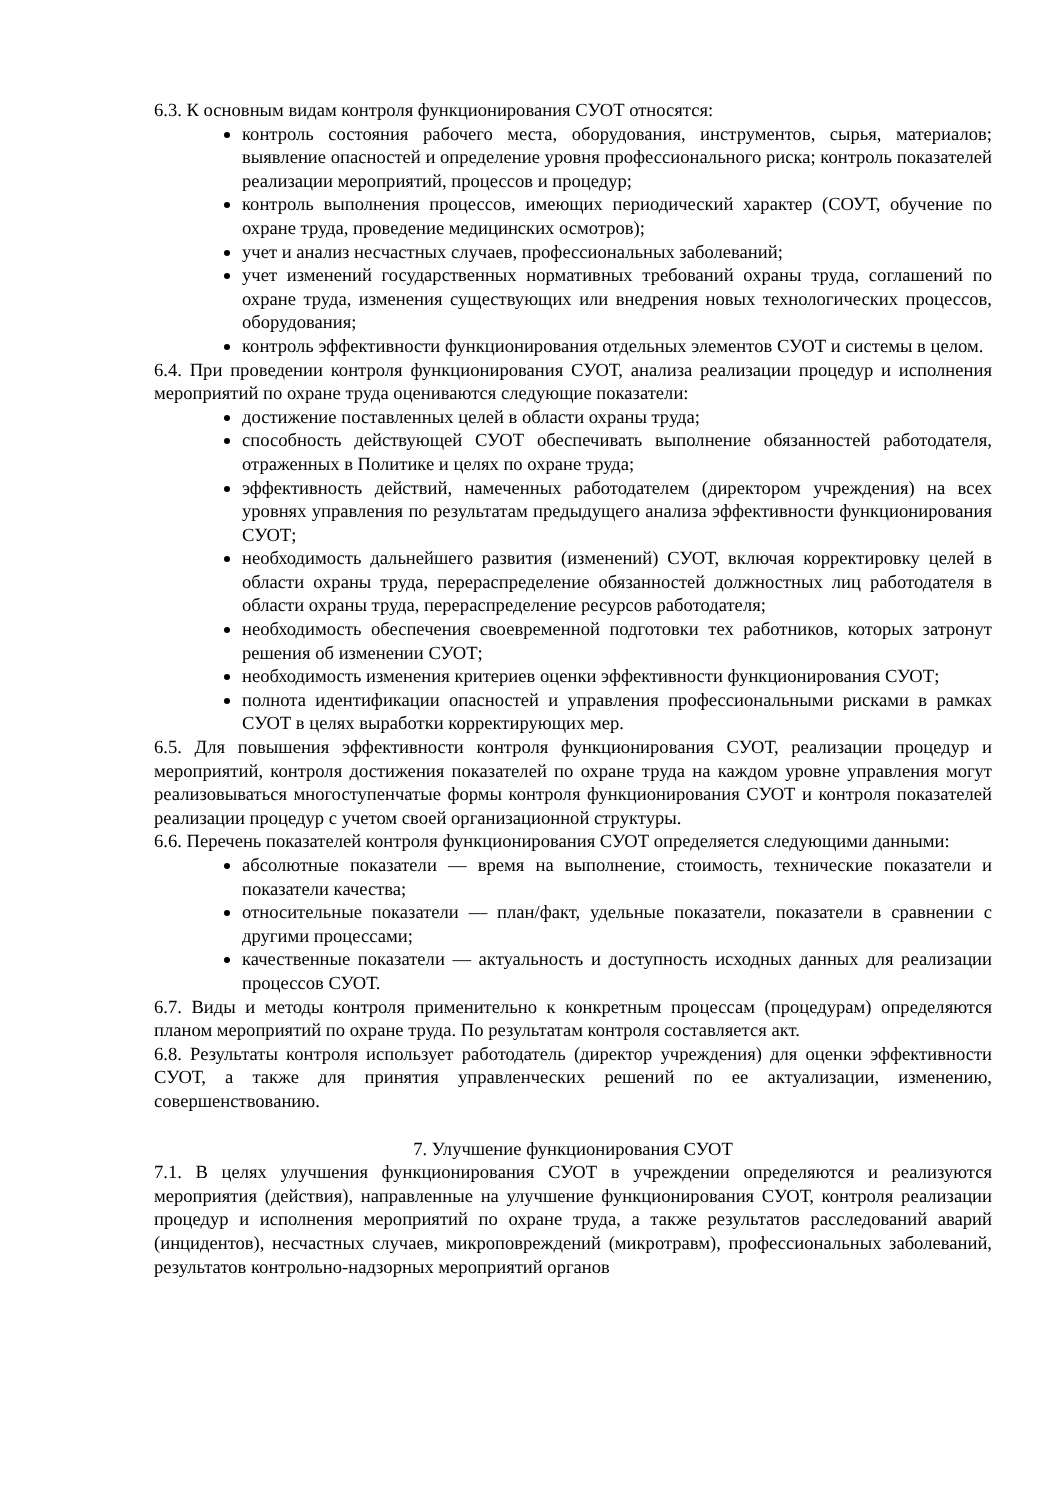6.3. К основным видам контроля функционирования СУОТ относятся:
контроль состояния рабочего места, оборудования, инструментов, сырья, материалов; выявление опасностей и определение уровня профессионального риска; контроль показателей реализации мероприятий, процессов и процедур;
контроль выполнения процессов, имеющих периодический характер (СОУТ, обучение по охране труда, проведение медицинских осмотров);
учет и анализ несчастных случаев, профессиональных заболеваний;
учет изменений государственных нормативных требований охраны труда, соглашений по охране труда, изменения существующих или внедрения новых технологических процессов, оборудования;
контроль эффективности функционирования отдельных элементов СУОТ и системы в целом.
6.4. При проведении контроля функционирования СУОТ, анализа реализации процедур и исполнения мероприятий по охране труда оцениваются следующие показатели:
достижение поставленных целей в области охраны труда;
способность действующей СУОТ обеспечивать выполнение обязанностей работодателя, отраженных в Политике и целях по охране труда;
эффективность действий, намеченных работодателем (директором учреждения) на всех уровнях управления по результатам предыдущего анализа эффективности функционирования СУОТ;
необходимость дальнейшего развития (изменений) СУОТ, включая корректировку целей в области охраны труда, перераспределение обязанностей должностных лиц работодателя в области охраны труда, перераспределение ресурсов работодателя;
необходимость обеспечения своевременной подготовки тех работников, которых затронут решения об изменении СУОТ;
необходимость изменения критериев оценки эффективности функционирования СУОТ;
полнота идентификации опасностей и управления профессиональными рисками в рамках СУОТ в целях выработки корректирующих мер.
6.5. Для повышения эффективности контроля функционирования СУОТ, реализации процедур и мероприятий, контроля достижения показателей по охране труда на каждом уровне управления могут реализовываться многоступенчатые формы контроля функционирования СУОТ и контроля показателей реализации процедур с учетом своей организационной структуры.
6.6. Перечень показателей контроля функционирования СУОТ определяется следующими данными:
абсолютные показатели — время на выполнение, стоимость, технические показатели и показатели качества;
относительные показатели — план/факт, удельные показатели, показатели в сравнении с другими процессами;
качественные показатели — актуальность и доступность исходных данных для реализации процессов СУОТ.
6.7. Виды и методы контроля применительно к конкретным процессам (процедурам) определяются планом мероприятий по охране труда. По результатам контроля составляется акт.
6.8. Результаты контроля использует работодатель (директор учреждения) для оценки эффективности СУОТ, а также для принятия управленческих решений по ее актуализации, изменению, совершенствованию.
7. Улучшение функционирования СУОТ
7.1. В целях улучшения функционирования СУОТ в учреждении определяются и реализуются мероприятия (действия), направленные на улучшение функционирования СУОТ, контроля реализации процедур и исполнения мероприятий по охране труда, а также результатов расследований аварий (инцидентов), несчастных случаев, микроповреждений (микротравм), профессиональных заболеваний, результатов контрольно-надзорных мероприятий органов